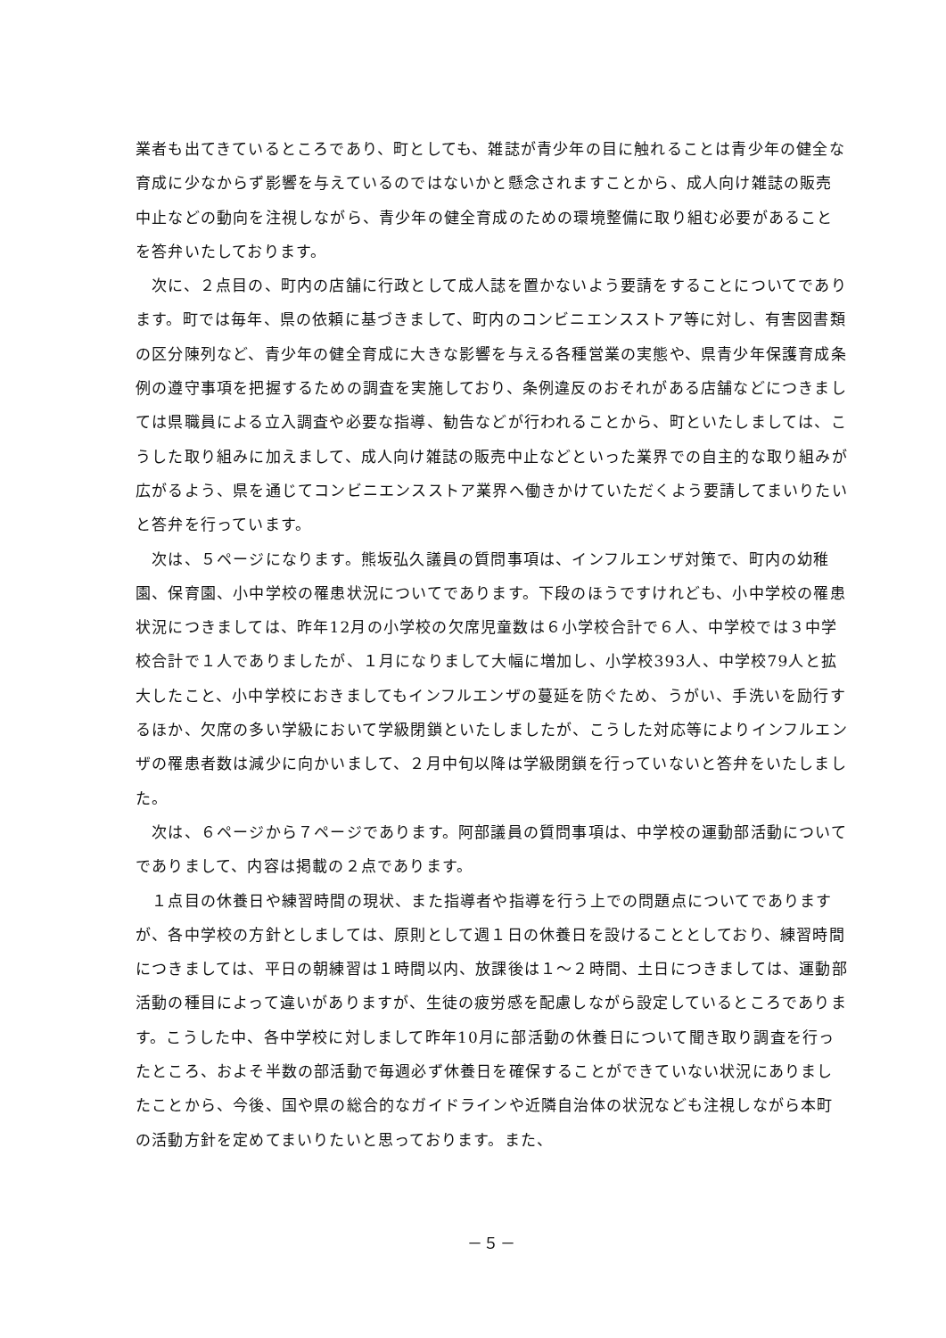業者も出てきているところであり、町としても、雑誌が青少年の目に触れることは青少年の健全な育成に少なからず影響を与えているのではないかと懸念されますことから、成人向け雑誌の販売中止などの動向を注視しながら、青少年の健全育成のための環境整備に取り組む必要があることを答弁いたしております。
　次に、２点目の、町内の店舗に行政として成人誌を置かないよう要請をすることについてであります。町では毎年、県の依頼に基づきまして、町内のコンビニエンスストア等に対し、有害図書類の区分陳列など、青少年の健全育成に大きな影響を与える各種営業の実態や、県青少年保護育成条例の遵守事項を把握するための調査を実施しており、条例違反のおそれがある店舗などにつきましては県職員による立入調査や必要な指導、勧告などが行われることから、町といたしましては、こうした取り組みに加えまして、成人向け雑誌の販売中止などといった業界での自主的な取り組みが広がるよう、県を通じてコンビニエンスストア業界へ働きかけていただくよう要請してまいりたいと答弁を行っています。
　次は、５ページになります。熊坂弘久議員の質問事項は、インフルエンザ対策で、町内の幼稚園、保育園、小中学校の罹患状況についてであります。下段のほうですけれども、小中学校の罹患状況につきましては、昨年12月の小学校の欠席児童数は６小学校合計で６人、中学校では３中学校合計で１人でありましたが、１月になりまして大幅に増加し、小学校393人、中学校79人と拡大したこと、小中学校におきましてもインフルエンザの蔓延を防ぐため、うがい、手洗いを励行するほか、欠席の多い学級において学級閉鎖といたしましたが、こうした対応等によりインフルエンザの罹患者数は減少に向かいまして、２月中旬以降は学級閉鎖を行っていないと答弁をいたしました。
　次は、６ページから７ページであります。阿部議員の質問事項は、中学校の運動部活動についてでありまして、内容は掲載の２点であります。
　１点目の休養日や練習時間の現状、また指導者や指導を行う上での問題点についてでありますが、各中学校の方針としましては、原則として週１日の休養日を設けることとしており、練習時間につきましては、平日の朝練習は１時間以内、放課後は１～２時間、土日につきましては、運動部活動の種目によって違いがありますが、生徒の疲労感を配慮しながら設定しているところであります。こうした中、各中学校に対しまして昨年10月に部活動の休養日について聞き取り調査を行ったところ、およそ半数の部活動で毎週必ず休養日を確保することができていない状況にありましたことから、今後、国や県の総合的なガイドラインや近隣自治体の状況なども注視しながら本町の活動方針を定めてまいりたいと思っております。また、
－５－